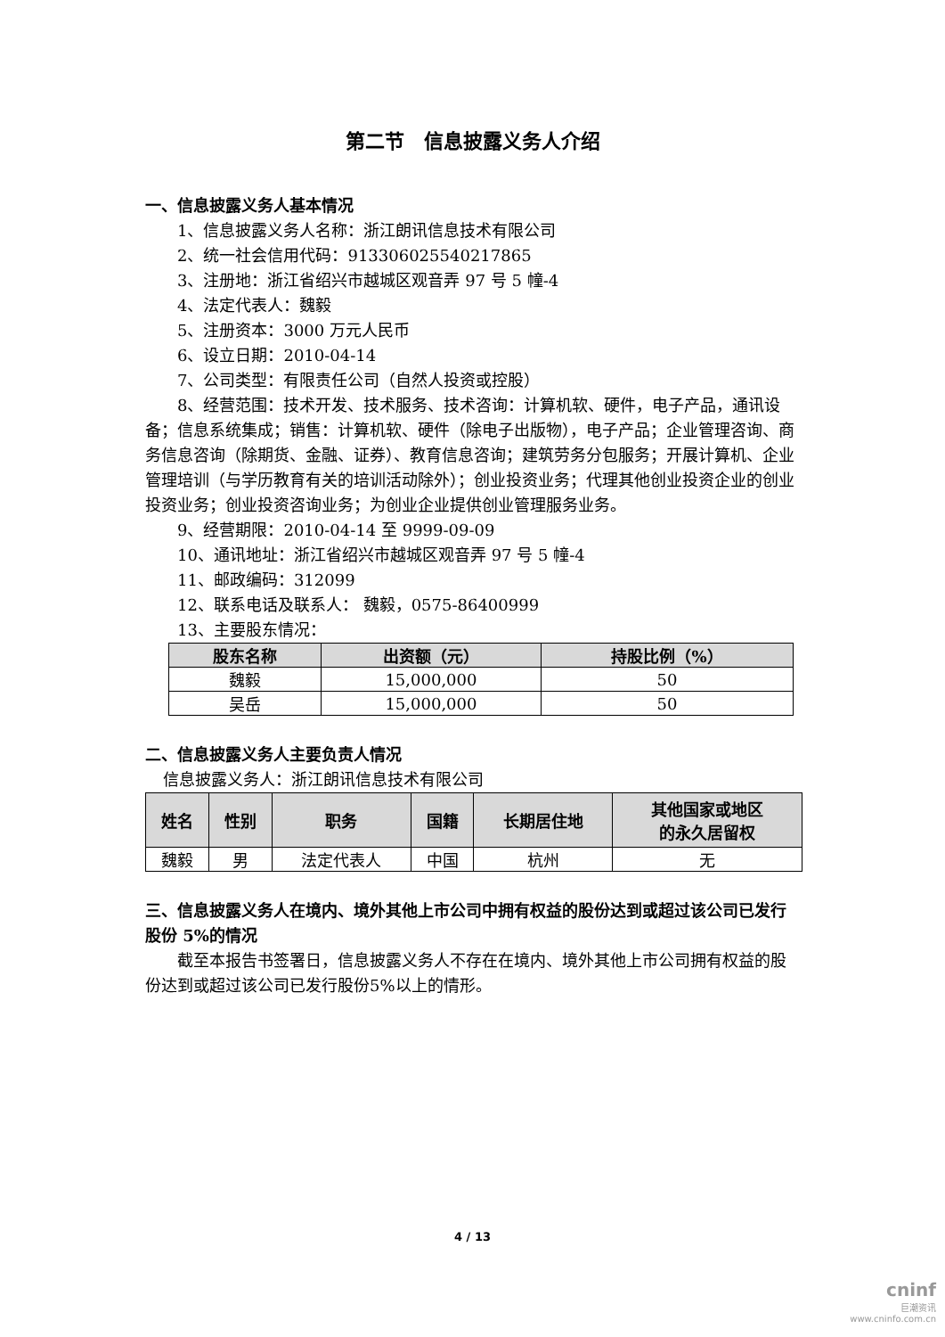第二节　信息披露义务人介绍
一、信息披露义务人基本情况
1、信息披露义务人名称：浙江朗讯信息技术有限公司
2、统一社会信用代码：91330602554021786​5
3、注册地：浙江省绍兴市越城区观音弄 97 号 5 幢-4
4、法定代表人：魏毅
5、注册资本：3000 万元人民币
6、设立日期：2010-04-14
7、公司类型：有限责任公司（自然人投资或控股）
8、经营范围：技术开发、技术服务、技术咨询：计算机软、硬件，电子产品，通讯设备；信息系统集成；销售：计算机软、硬件（除电子出版物），电子产品；企业管理咨询、商务信息咨询（除期货、金融、证券）、教育信息咨询；建筑劳务分包服务；开展计算机、企业管理培训（与学历教育有关的培训活动除外）；创业投资业务；代理其他创业投资企业的创业投资业务；创业投资咨询业务；为创业企业提供创业管理服务业务。
9、经营期限：2010-04-14 至 9999-09-09
10、通讯地址：浙江省绍兴市越城区观音弄 97 号 5 幢-4
11、邮政编码：312099
12、联系电话及联系人： 魏毅，0575-86400999
13、主要股东情况：
| 股东名称 | 出资额（元） | 持股比例（%） |
| --- | --- | --- |
| 魏毅 | 15,000,000 | 50 |
| 吴岳 | 15,000,000 | 50 |
二、信息披露义务人主要负责人情况
信息披露义务人：浙江朗讯信息技术有限公司
| 姓名 | 性别 | 职务 | 国籍 | 长期居住地 | 其他国家或地区 的永久居留权 |
| --- | --- | --- | --- | --- | --- |
| 魏毅 | 男 | 法定代表人 | 中国 | 杭州 | 无 |
三、信息披露义务人在境内、境外其他上市公司中拥有权益的股份达到或超过该公司已发行股份 5%的情况
截至本报告书签署日，信息披露义务人不存在在境内、境外其他上市公司拥有权益的股份达到或超过该公司已发行股份5%以上的情形。
4 / 13
cninf
巨潮资讯
www.cninfo.com.cn